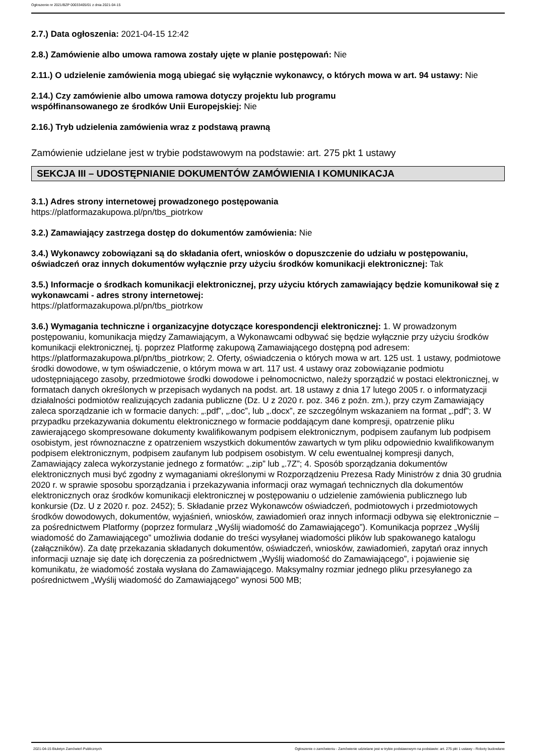Ogłoszenie nr 2021/BZP 00033405/01 z dnia 2021-04-15
2.7.) Data ogłoszenia: 2021-04-15 12:42
2.8.) Zamówienie albo umowa ramowa zostały ujęte w planie postępowań: Nie
2.11.) O udzielenie zamówienia mogą ubiegać się wyłącznie wykonawcy, o których mowa w art. 94 ustawy: Nie
2.14.) Czy zamówienie albo umowa ramowa dotyczy projektu lub programu
współfinansowanego ze środków Unii Europejskiej: Nie
2.16.) Tryb udzielenia zamówienia wraz z podstawą prawną
Zamówienie udzielane jest w trybie podstawowym na podstawie: art. 275 pkt 1 ustawy
SEKCJA III – UDOSTĘPNIANIE DOKUMENTÓW ZAMÓWIENIA I KOMUNIKACJA
3.1.) Adres strony internetowej prowadzonego postępowania
https://platformazakupowa.pl/pn/tbs_piotrkow
3.2.) Zamawiający zastrzega dostęp do dokumentów zamówienia: Nie
3.4.) Wykonawcy zobowiązani są do składania ofert, wniosków o dopuszczenie do udziału w postępowaniu, oświadczeń oraz innych dokumentów wyłącznie przy użyciu środków komunikacji elektronicznej: Tak
3.5.) Informacje o środkach komunikacji elektronicznej, przy użyciu których zamawiający będzie komunikował się z wykonawcami - adres strony internetowej:
https://platformazakupowa.pl/pn/tbs_piotrkow
3.6.) Wymagania techniczne i organizacyjne dotyczące korespondencji elektronicznej: 1. W prowadzonym postępowaniu, komunikacja między Zamawiającym, a Wykonawcami odbywać się będzie wyłącznie przy użyciu środków komunikacji elektronicznej, tj. poprzez Platformę zakupową Zamawiającego dostępną pod adresem: https://platformazakupowa.pl/pn/tbs_piotrkow; 2. Oferty, oświadczenia o których mowa w art. 125 ust. 1 ustawy, podmiotowe środki dowodowe, w tym oświadczenie, o którym mowa w art. 117 ust. 4 ustawy oraz zobowiązanie podmiotu udostępniającego zasoby, przedmiotowe środki dowodowe i pełnomocnictwo, należy sporządzić w postaci elektronicznej, w formatach danych określonych w przepisach wydanych na podst. art. 18 ustawy z dnia 17 lutego 2005 r. o informatyzacji działalności podmiotów realizujących zadania publiczne (Dz. U z 2020 r. poz. 346 z poźn. zm.), przy czym Zamawiający zaleca sporządzanie ich w formacie danych: „.pdf”, „.doc”, lub „.docx”, ze szczególnym wskazaniem na format „.pdf”; 3. W przypadku przekazywania dokumentu elektronicznego w formacie poddającym dane kompresji, opatrzenie pliku zawierającego skompresowane dokumenty kwalifikowanym podpisem elektronicznym, podpisem zaufanym lub podpisem osobistym, jest równoznaczne z opatrzeniem wszystkich dokumentów zawartych w tym pliku odpowiednio kwalifikowanym podpisem elektronicznym, podpisem zaufanym lub podpisem osobistym. W celu ewentualnej kompresji danych, Zamawiający zaleca wykorzystanie jednego z formatów: „.zip” lub „.7Z”; 4. Sposób sporządzania dokumentów elektronicznych musi być zgodny z wymaganiami określonymi w Rozporządzeniu Prezesa Rady Ministrów z dnia 30 grudnia 2020 r. w sprawie sposobu sporządzania i przekazywania informacji oraz wymagań technicznych dla dokumentów elektronicznych oraz środków komunikacji elektronicznej w postępowaniu o udzielenie zamówienia publicznego lub konkursie (Dz. U z 2020 r. poz. 2452); 5. Składanie przez Wykonawców oświadczeń, podmiotowych i przedmiotowych środków dowodowych, dokumentów, wyjaśnień, wniosków, zawiadomień oraz innych informacji odbywa się elektronicznie – za pośrednictwem Platformy (poprzez formularz „Wyślij wiadomość do Zamawiającego”). Komunikacja poprzez „Wyślij wiadomość do Zamawiającego” umożliwia dodanie do treści wysyłanej wiadomości plików lub spakowanego katalogu (załączników). Za datę przekazania składanych dokumentów, oświadczeń, wniosków, zawiadomień, zapytań oraz innych informacji uznaje się datę ich doręczenia za pośrednictwem „Wyślij wiadomość do Zamawiającego”, i pojawienie się komunikatu, że wiadomość została wysłana do Zamawiającego. Maksymalny rozmiar jednego pliku przesyłanego za pośrednictwem „Wyślij wiadomość do Zamawiającego” wynosi 500 MB;
2021-04-15 Biuletyn Zamówień Publicznych Ogłoszenie o zamówieniu - Zamówienie udzielane jest w trybie podstawowym na podstawie: art. 275 pkt 1 ustawy - Roboty budowlane